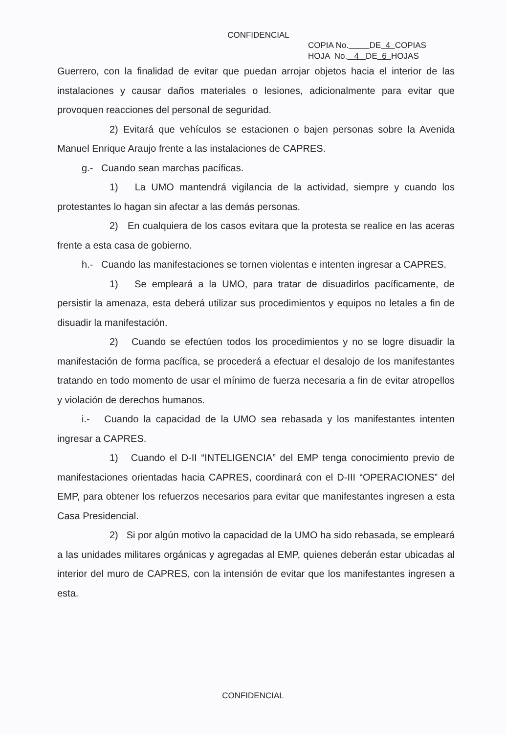CONFIDENCIAL
COPIA No. DE 4 COPIAS
HOJA No. 4 DE 6 HOJAS
Guerrero, con la finalidad de evitar que puedan arrojar objetos hacia el interior de las instalaciones y causar daños materiales o lesiones, adicionalmente para evitar que provoquen reacciones del personal de seguridad.
2) Evitará que vehículos se estacionen o bajen personas sobre la Avenida Manuel Enrique Araujo frente a las instalaciones de CAPRES.
g.- Cuando sean marchas pacíficas.
1) La UMO mantendrá vigilancia de la actividad, siempre y cuando los protestantes lo hagan sin afectar a las demás personas.
2) En cualquiera de los casos evitara que la protesta se realice en las aceras frente a esta casa de gobierno.
h.- Cuando las manifestaciones se tornen violentas e intenten ingresar a CAPRES.
1) Se empleará a la UMO, para tratar de disuadirlos pacíficamente, de persistir la amenaza, esta deberá utilizar sus procedimientos y equipos no letales a fin de disuadir la manifestación.
2) Cuando se efectúen todos los procedimientos y no se logre disuadir la manifestación de forma pacífica, se procederá a efectuar el desalojo de los manifestantes tratando en todo momento de usar el mínimo de fuerza necesaria a fin de evitar atropellos y violación de derechos humanos.
i.- Cuando la capacidad de la UMO sea rebasada y los manifestantes intenten ingresar a CAPRES.
1) Cuando el D-II “INTELIGENCIA” del EMP tenga conocimiento previo de manifestaciones orientadas hacia CAPRES, coordinará con el D-III “OPERACIONES” del EMP, para obtener los refuerzos necesarios para evitar que manifestantes ingresen a esta Casa Presidencial.
2) Si por algún motivo la capacidad de la UMO ha sido rebasada, se empleará a las unidades militares orgánicas y agregadas al EMP, quienes deberán estar ubicadas al interior del muro de CAPRES, con la intensión de evitar que los manifestantes ingresen a esta.
CONFIDENCIAL